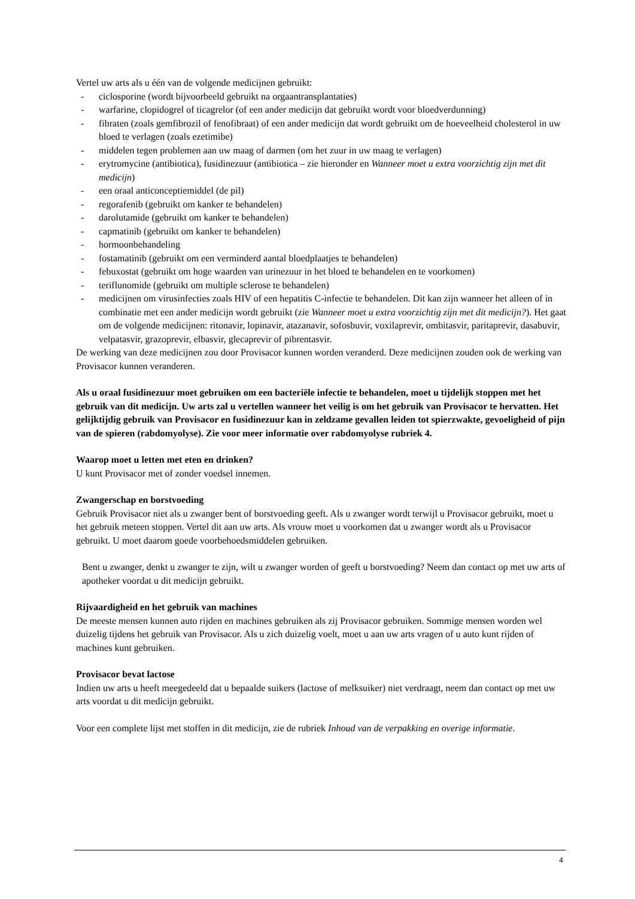Vertel uw arts als u één van de volgende medicijnen gebruikt:
- ciclosporine (wordt bijvoorbeeld gebruikt na orgaantransplantaties)
- warfarine, clopidogrel of ticagrelor (of een ander medicijn dat gebruikt wordt voor bloedverdunning)
- fibraten (zoals gemfibrozil of fenofibraat) of een ander medicijn dat wordt gebruikt om de hoeveelheid cholesterol in uw bloed te verlagen (zoals ezetimibe)
- middelen tegen problemen aan uw maag of darmen (om het zuur in uw maag te verlagen)
- erytromycine (antibiotica), fusidinezuur (antibiotica – zie hieronder en Wanneer moet u extra voorzichtig zijn met dit medicijn)
- een oraal anticonceptiemiddel (de pil)
- regorafenib (gebruikt om kanker te behandelen)
- darolutamide (gebruikt om kanker te behandelen)
- capmatinib (gebruikt om kanker te behandelen)
- hormoonbehandeling
- fostamatinib (gebruikt om een verminderd aantal bloedplaatjes te behandelen)
- febuxostat (gebruikt om hoge waarden van urinezuur in het bloed te behandelen en te voorkomen)
- teriflunomide (gebruikt om multiple sclerose te behandelen)
- medicijnen om virusinfecties zoals HIV of een hepatitis C-infectie te behandelen. Dit kan zijn wanneer het alleen of in combinatie met een ander medicijn wordt gebruikt (zie Wanneer moet u extra voorzichtig zijn met dit medicijn?). Het gaat om de volgende medicijnen: ritonavir, lopinavir, atazanavir, sofosbuvir, voxilaprevir, ombitasvir, paritaprevir, dasabuvir, velpatasvir, grazoprevir, elbasvir, glecaprevir of pibrentasvir.
De werking van deze medicijnen zou door Provisacor kunnen worden veranderd. Deze medicijnen zouden ook de werking van Provisacor kunnen veranderen.
Als u oraal fusidinezuur moet gebruiken om een bacteriële infectie te behandelen, moet u tijdelijk stoppen met het gebruik van dit medicijn. Uw arts zal u vertellen wanneer het veilig is om het gebruik van Provisacor te hervatten. Het gelijktijdig gebruik van Provisacor en fusidinezuur kan in zeldzame gevallen leiden tot spierzwakte, gevoeligheid of pijn van de spieren (rabdomyolyse). Zie voor meer informatie over rabdomyolyse rubriek 4.
Waarop moet u letten met eten en drinken?
U kunt Provisacor met of zonder voedsel innemen.
Zwangerschap en borstvoeding
Gebruik Provisacor niet als u zwanger bent of borstvoeding geeft. Als u zwanger wordt terwijl u Provisacor gebruikt, moet u het gebruik meteen stoppen. Vertel dit aan uw arts. Als vrouw moet u voorkomen dat u zwanger wordt als u Provisacor gebruikt. U moet daarom goede voorbehoedsmiddelen gebruiken.
Bent u zwanger, denkt u zwanger te zijn, wilt u zwanger worden of geeft u borstvoeding? Neem dan contact op met uw arts of apotheker voordat u dit medicijn gebruikt.
Rijvaardigheid en het gebruik van machines
De meeste mensen kunnen auto rijden en machines gebruiken als zij Provisacor gebruiken. Sommige mensen worden wel duizelig tijdens het gebruik van Provisacor. Als u zich duizelig voelt, moet u aan uw arts vragen of u auto kunt rijden of machines kunt gebruiken.
Provisacor bevat lactose
Indien uw arts u heeft meegedeeld dat u bepaalde suikers (lactose of melksuiker) niet verdraagt, neem dan contact op met uw arts voordat u dit medicijn gebruikt.
Voor een complete lijst met stoffen in dit medicijn, zie de rubriek Inhoud van de verpakking en overige informatie.
4